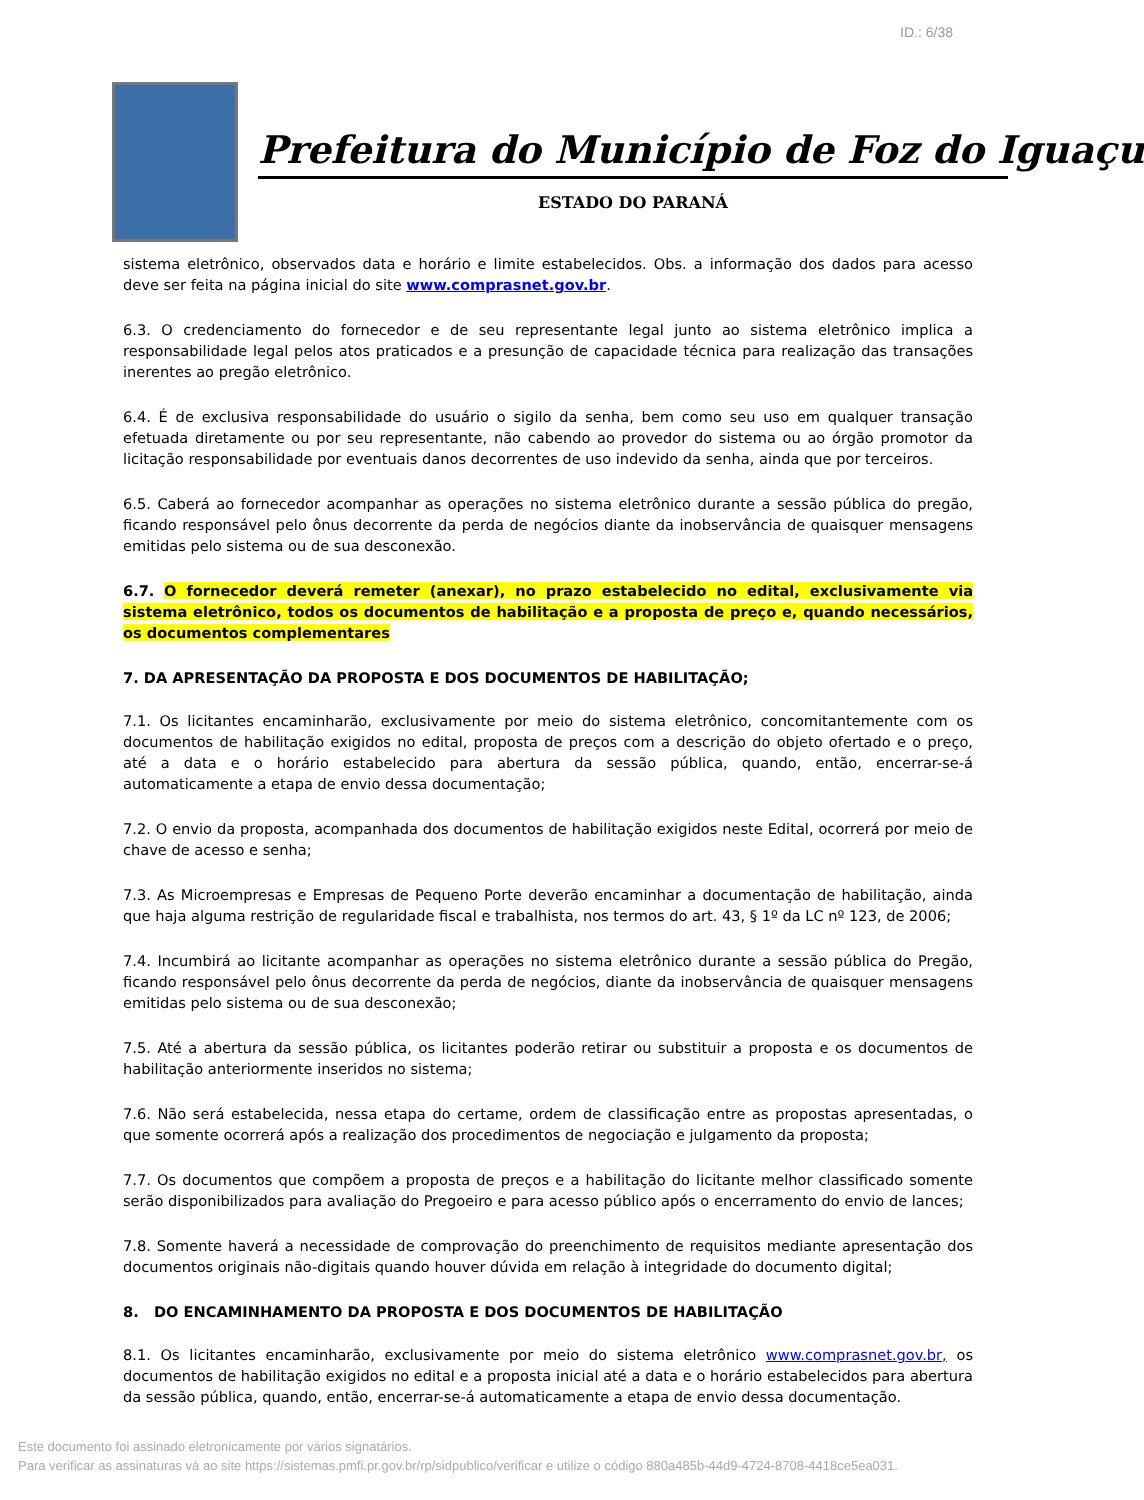ID.: 6/38
Prefeitura do Município de Foz do Iguaçu
ESTADO DO PARANÁ
sistema eletrônico, observados data e horário e limite estabelecidos. Obs. a informação dos dados para acesso deve ser feita na página inicial do site www.comprasnet.gov.br.
6.3. O credenciamento do fornecedor e de seu representante legal junto ao sistema eletrônico implica a responsabilidade legal pelos atos praticados e a presunção de capacidade técnica para realização das transações inerentes ao pregão eletrônico.
6.4. É de exclusiva responsabilidade do usuário o sigilo da senha, bem como seu uso em qualquer transação efetuada diretamente ou por seu representante, não cabendo ao provedor do sistema ou ao órgão promotor da licitação responsabilidade por eventuais danos decorrentes de uso indevido da senha, ainda que por terceiros.
6.5. Caberá ao fornecedor acompanhar as operações no sistema eletrônico durante a sessão pública do pregão, ficando responsável pelo ônus decorrente da perda de negócios diante da inobservância de quaisquer mensagens emitidas pelo sistema ou de sua desconexão.
6.7. O fornecedor deverá remeter (anexar), no prazo estabelecido no edital, exclusivamente via sistema eletrônico, todos os documentos de habilitação e a proposta de preço e, quando necessários, os documentos complementares
7. DA APRESENTAÇÃO DA PROPOSTA E DOS DOCUMENTOS DE HABILITAÇÃO;
7.1. Os licitantes encaminharão, exclusivamente por meio do sistema eletrônico, concomitantemente com os documentos de habilitação exigidos no edital, proposta de preços com a descrição do objeto ofertado e o preço, até a data e o horário estabelecido para abertura da sessão pública, quando, então, encerrar-se-á automaticamente a etapa de envio dessa documentação;
7.2. O envio da proposta, acompanhada dos documentos de habilitação exigidos neste Edital, ocorrerá por meio de chave de acesso e senha;
7.3. As Microempresas e Empresas de Pequeno Porte deverão encaminhar a documentação de habilitação, ainda que haja alguma restrição de regularidade fiscal e trabalhista, nos termos do art. 43, § 1º da LC nº 123, de 2006;
7.4. Incumbirá ao licitante acompanhar as operações no sistema eletrônico durante a sessão pública do Pregão, ficando responsável pelo ônus decorrente da perda de negócios, diante da inobservância de quaisquer mensagens emitidas pelo sistema ou de sua desconexão;
7.5. Até a abertura da sessão pública, os licitantes poderão retirar ou substituir a proposta e os documentos de habilitação anteriormente inseridos no sistema;
7.6. Não será estabelecida, nessa etapa do certame, ordem de classificação entre as propostas apresentadas, o que somente ocorrerá após a realização dos procedimentos de negociação e julgamento da proposta;
7.7. Os documentos que compõem a proposta de preços e a habilitação do licitante melhor classificado somente serão disponibilizados para avaliação do Pregoeiro e para acesso público após o encerramento do envio de lances;
7.8. Somente haverá a necessidade de comprovação do preenchimento de requisitos mediante apresentação dos documentos originais não-digitais quando houver dúvida em relação à integridade do documento digital;
8. DO ENCAMINHAMENTO DA PROPOSTA E DOS DOCUMENTOS DE HABILITAÇÃO
8.1. Os licitantes encaminharão, exclusivamente por meio do sistema eletrônico www.comprasnet.gov.br, os documentos de habilitação exigidos no edital e a proposta inicial até a data e o horário estabelecidos para abertura da sessão pública, quando, então, encerrar-se-á automaticamente a etapa de envio dessa documentação.
Este documento foi assinado eletronicamente por vários signatários.
Para verificar as assinaturas vá ao site https://sistemas.pmfi.pr.gov.br/rp/sidpublico/verificar e utilize o código 880a485b-44d9-4724-8708-4418ce5ea031.